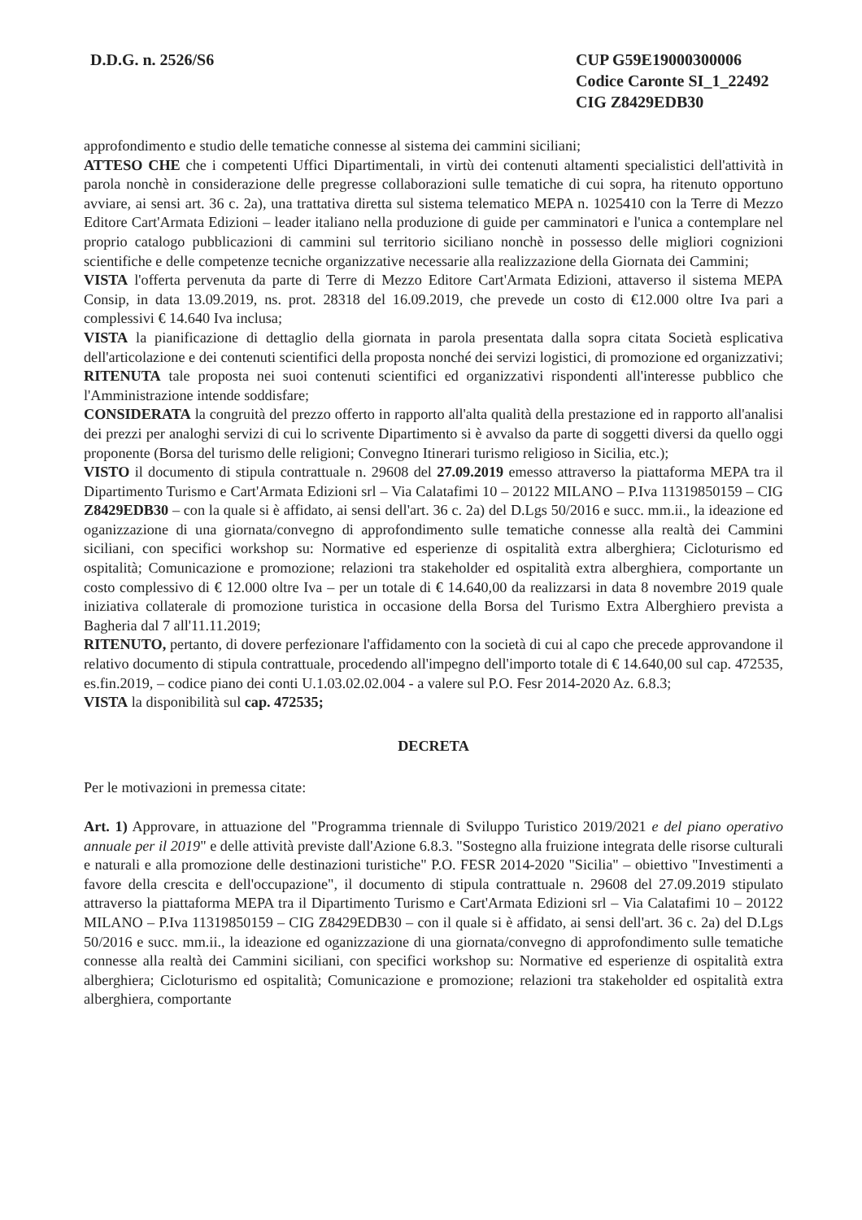D.D.G. n. 2526/S6 CUP G59E19000300006
Codice Caronte SI_1_22492
CIG Z8429EDB30
approfondimento e studio delle tematiche connesse al sistema dei cammini siciliani;
ATTESO CHE che i competenti Uffici Dipartimentali, in virtù dei contenuti altamenti specialistici dell'attività in parola nonchè in considerazione delle pregresse collaborazioni sulle tematiche di cui sopra, ha ritenuto opportuno avviare, ai sensi art. 36 c. 2a), una trattativa diretta sul sistema telematico MEPA n. 1025410 con la Terre di Mezzo Editore Cart'Armata Edizioni – leader italiano nella produzione di guide per camminatori e l'unica a contemplare nel proprio catalogo pubblicazioni di cammini sul territorio siciliano nonchè in possesso delle migliori cognizioni scientifiche e delle competenze tecniche organizzative necessarie alla realizzazione della Giornata dei Cammini;
VISTA l'offerta pervenuta da parte di Terre di Mezzo Editore Cart'Armata Edizioni, attaverso il sistema MEPA Consip, in data 13.09.2019, ns. prot. 28318 del 16.09.2019, che prevede un costo di €12.000 oltre Iva pari a complessivi € 14.640 Iva inclusa;
VISTA la pianificazione di dettaglio della giornata in parola presentata dalla sopra citata Società esplicativa dell'articolazione e dei contenuti scientifici della proposta nonché dei servizi logistici, di promozione ed organizzativi;
RITENUTA tale proposta nei suoi contenuti scientifici ed organizzativi rispondenti all'interesse pubblico che l'Amministrazione intende soddisfare;
CONSIDERATA la congruità del prezzo offerto in rapporto all'alta qualità della prestazione ed in rapporto all'analisi dei prezzi per analoghi servizi di cui lo scrivente Dipartimento si è avvalso da parte di soggetti diversi da quello oggi proponente (Borsa del turismo delle religioni; Convegno Itinerari turismo religioso in Sicilia, etc.);
VISTO il documento di stipula contrattuale n. 29608 del 27.09.2019 emesso attraverso la piattaforma MEPA tra il Dipartimento Turismo e Cart'Armata Edizioni srl – Via Calatafimi 10 – 20122 MILANO – P.Iva 11319850159 – CIG Z8429EDB30 – con la quale si è affidato, ai sensi dell'art. 36 c. 2a) del D.Lgs 50/2016 e succ. mm.ii., la ideazione ed oganizzazione di una giornata/convegno di approfondimento sulle tematiche connesse alla realtà dei Cammini siciliani, con specifici workshop su: Normative ed esperienze di ospitalità extra alberghiera; Cicloturismo ed ospitalità; Comunicazione e promozione; relazioni tra stakeholder ed ospitalità extra alberghiera, comportante un costo complessivo di € 12.000 oltre Iva – per un totale di € 14.640,00 da realizzarsi in data 8 novembre 2019 quale iniziativa collaterale di promozione turistica in occasione della Borsa del Turismo Extra Alberghiero prevista a Bagheria dal 7 all'11.11.2019;
RITENUTO, pertanto, di dovere perfezionare l'affidamento con la società di cui al capo che precede approvandone il relativo documento di stipula contrattuale, procedendo all'impegno dell'importo totale di € 14.640,00 sul cap. 472535, es.fin.2019, – codice piano dei conti U.1.03.02.02.004 - a valere sul P.O. Fesr 2014-2020 Az. 6.8.3;
VISTA la disponibilità sul cap. 472535;
DECRETA
Per le motivazioni in premessa citate:
Art. 1) Approvare, in attuazione del "Programma triennale di Sviluppo Turistico 2019/2021 e del piano operativo annuale per il 2019" e delle attività previste dall'Azione 6.8.3. "Sostegno alla fruizione integrata delle risorse culturali e naturali e alla promozione delle destinazioni turistiche" P.O. FESR 2014-2020 "Sicilia" – obiettivo "Investimenti a favore della crescita e dell'occupazione", il documento di stipula contrattuale n. 29608 del 27.09.2019 stipulato attraverso la piattaforma MEPA tra il Dipartimento Turismo e Cart'Armata Edizioni srl – Via Calatafimi 10 – 20122 MILANO – P.Iva 11319850159 – CIG Z8429EDB30 – con il quale si è affidato, ai sensi dell'art. 36 c. 2a) del D.Lgs 50/2016 e succ. mm.ii., la ideazione ed oganizzazione di una giornata/convegno di approfondimento sulle tematiche connesse alla realtà dei Cammini siciliani, con specifici workshop su: Normative ed esperienze di ospitalità extra alberghiera; Cicloturismo ed ospitalità; Comunicazione e promozione; relazioni tra stakeholder ed ospitalità extra alberghiera, comportante